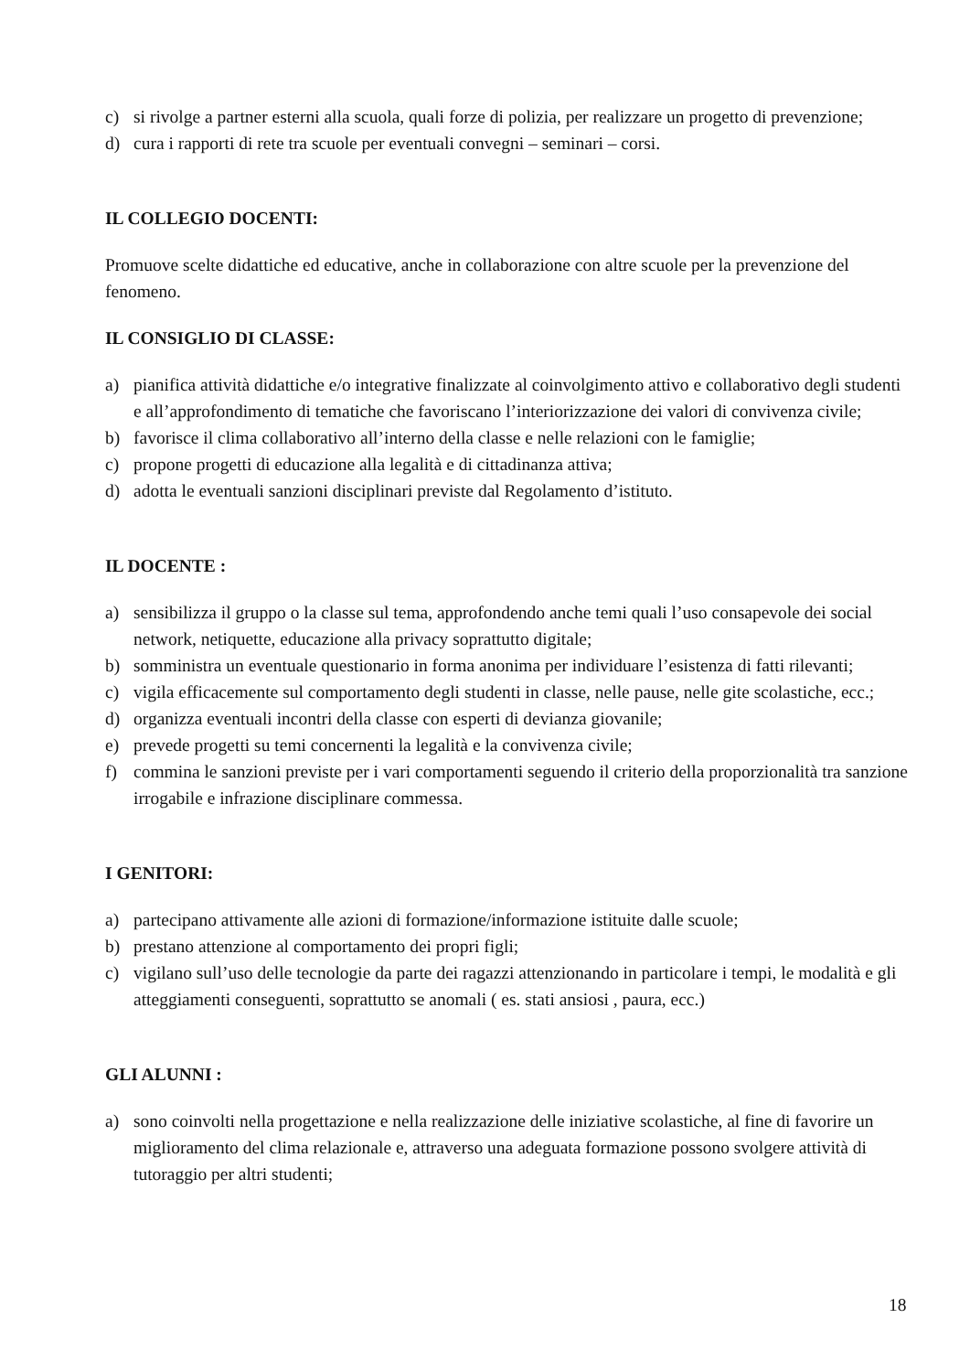c) si rivolge a partner esterni alla scuola, quali forze di polizia, per realizzare un progetto di prevenzione;
d) cura i rapporti di rete tra scuole per eventuali convegni – seminari – corsi.
IL COLLEGIO DOCENTI:
Promuove scelte didattiche ed educative, anche in collaborazione con altre scuole per la prevenzione del fenomeno.
IL CONSIGLIO DI CLASSE:
a) pianifica attività didattiche e/o integrative finalizzate al coinvolgimento attivo e collaborativo degli studenti e all’approfondimento di tematiche che favoriscano l’interiorizzazione dei valori di convivenza civile;
b) favorisce il clima collaborativo all’interno della classe e nelle relazioni con le famiglie;
c) propone progetti di educazione alla legalità e di cittadinanza attiva;
d) adotta le eventuali sanzioni disciplinari previste dal Regolamento d’istituto.
IL DOCENTE :
a) sensibilizza il gruppo o la classe sul tema, approfondendo anche temi quali l’uso consapevole dei social network, netiquette, educazione alla privacy soprattutto digitale;
b) somministra un eventuale questionario in forma anonima per individuare l’esistenza di fatti rilevanti;
c) vigila efficacemente sul comportamento degli studenti in classe, nelle pause, nelle gite scolastiche, ecc.;
d) organizza eventuali incontri della classe con esperti di devianza giovanile;
e) prevede progetti su temi concernenti la legalità e la convivenza civile;
f) commina le sanzioni previste per i vari comportamenti seguendo il criterio della proporzionalità tra sanzione irrogabile e infrazione disciplinare commessa.
I GENITORI:
a) partecipano attivamente alle azioni di formazione/informazione istituite dalle scuole;
b) prestano attenzione al comportamento dei propri figli;
c) vigilano sull’uso delle tecnologie da parte dei ragazzi attenzionando in particolare i tempi, le modalità e gli atteggiamenti conseguenti, soprattutto se anomali ( es. stati ansiosi , paura, ecc.)
GLI ALUNNI :
a) sono coinvolti nella progettazione e nella realizzazione delle iniziative scolastiche, al fine di favorire un miglioramento del clima relazionale e, attraverso una adeguata formazione possono svolgere attività di tutoraggio per altri studenti;
18